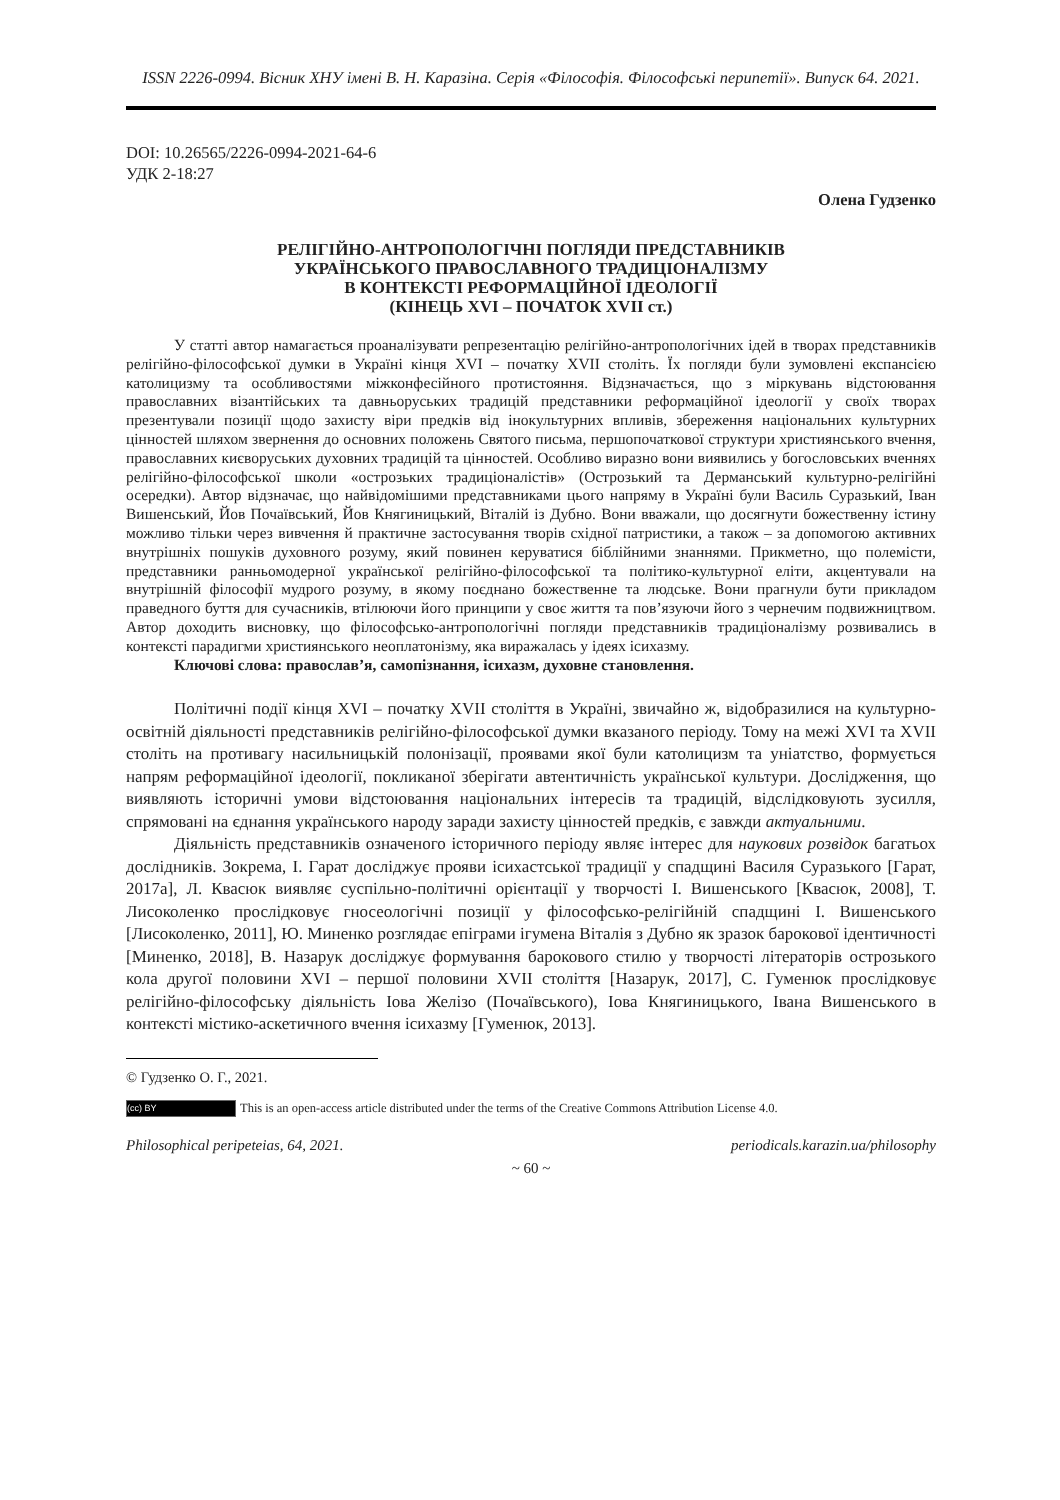ISSN 2226-0994. Вісник ХНУ імені В. Н. Каразіна. Серія «Філософія. Філософські перипетії». Випуск 64. 2021.
DOI: 10.26565/2226-0994-2021-64-6
УДК 2-18:27
Олена Гудзенко
РЕЛІГІЙНО-АНТРОПОЛОГІЧНІ ПОГЛЯДИ ПРЕДСТАВНИКІВ
УКРАЇНСЬКОГО ПРАВОСЛАВНОГО ТРАДИЦІОНАЛІЗМУ
В КОНТЕКСТІ РЕФОРМАЦІЙНОЇ ІДЕОЛОГІЇ
(КІНЕЦЬ XVI – ПОЧАТОК XVII ст.)
У статті автор намагається проаналізувати репрезентацію релігійно-антропологічних ідей в творах представників релігійно-філософської думки в Україні кінця XVI – початку XVII століть. Їх погляди були зумовлені експансією католицизму та особливостями міжконфесійного протистояння. Відзначається, що з міркувань відстоювання православних візантійських та давньоруських традицій представники реформаційної ідеології у своїх творах презентували позиції щодо захисту віри предків від інокультурних впливів, збереження національних культурних цінностей шляхом звернення до основних положень Святого письма, першопочаткової структури християнського вчення, православних києворуських духовних традицій та цінностей. Особливо виразно вони виявились у богословських вченнях релігійно-філософської школи «острозьких традиціоналістів» (Острозький та Дерманський культурно-релігійні осередки). Автор відзначає, що найвідомішими представниками цього напряму в Україні були Василь Суразький, Іван Вишенський, Йов Почаївський, Йов Княгиницький, Віталій із Дубно. Вони вважали, що досягнути божественну істину можливо тільки через вивчення й практичне застосування творів східної патристики, а також – за допомогою активних внутрішніх пошуків духовного розуму, який повинен керуватися біблійними знаннями. Прикметно, що полемісти, представники ранньомодерної української релігійно-філософської та політико-культурної еліти, акцентували на внутрішній філософії мудрого розуму, в якому поєднано божественне та людське. Вони прагнули бути прикладом праведного буття для сучасників, втілюючи його принципи у своє життя та пов’язуючи його з чернечим подвижництвом. Автор доходить висновку, що філософсько-антропологічні погляди представників традиціоналізму розвивались в контексті парадигми християнського неоплатонізму, яка виражалась у ідеях ісихазму.
Ключові слова: православ’я, самопізнання, ісихазм, духовне становлення.
Політичні події кінця XVI – початку XVII століття в Україні, звичайно ж, відобразилися на культурно-освітній діяльності представників релігійно-філософської думки вказаного періоду. Тому на межі XVI та XVII століть на противагу насильницькій полонізації, проявами якої були католицизм та уніатство, формується напрям реформаційної ідеології, покликаної зберігати автентичність української культури. Дослідження, що виявляють історичні умови відстоювання національних інтересів та традицій, відслідковують зусилля, спрямовані на єднання українського народу заради захисту цінностей предків, є завжди актуальними.
Діяльність представників означеного історичного періоду являє інтерес для наукових розвідок багатьох дослідників. Зокрема, І. Гарат досліджує прояви ісихастської традиції у спадщині Василя Суразького [Гарат, 2017a], Л. Квасюк виявляє суспільно-політичні орієнтації у творчості І. Вишенського [Квасюк, 2008], Т. Лисоколенко прослідковує гносеологічні позиції у філософсько-релігійній спадщині І. Вишенського [Лисоколенко, 2011], Ю. Миненко розглядає епіграми ігумена Віталія з Дубно як зразок барокової ідентичності [Миненко, 2018], В. Назарук досліджує формування барокового стилю у творчості літераторів острозького кола другої половини XVI – першої половини XVII століття [Назарук, 2017], С. Гуменюк прослідковує релігійно-філософську діяльність Іова Желізо (Почаївського), Іова Княгиницького, Івана Вишенського в контексті містико-аскетичного вчення ісихазму [Гуменюк, 2013].
© Гудзенко О. Г., 2021.
(cc) BY This is an open-access article distributed under the terms of the Creative Commons Attribution License 4.0.
Philosophical peripeteias, 64, 2021. periodicals.karazin.ua/philosophy
~ 60 ~